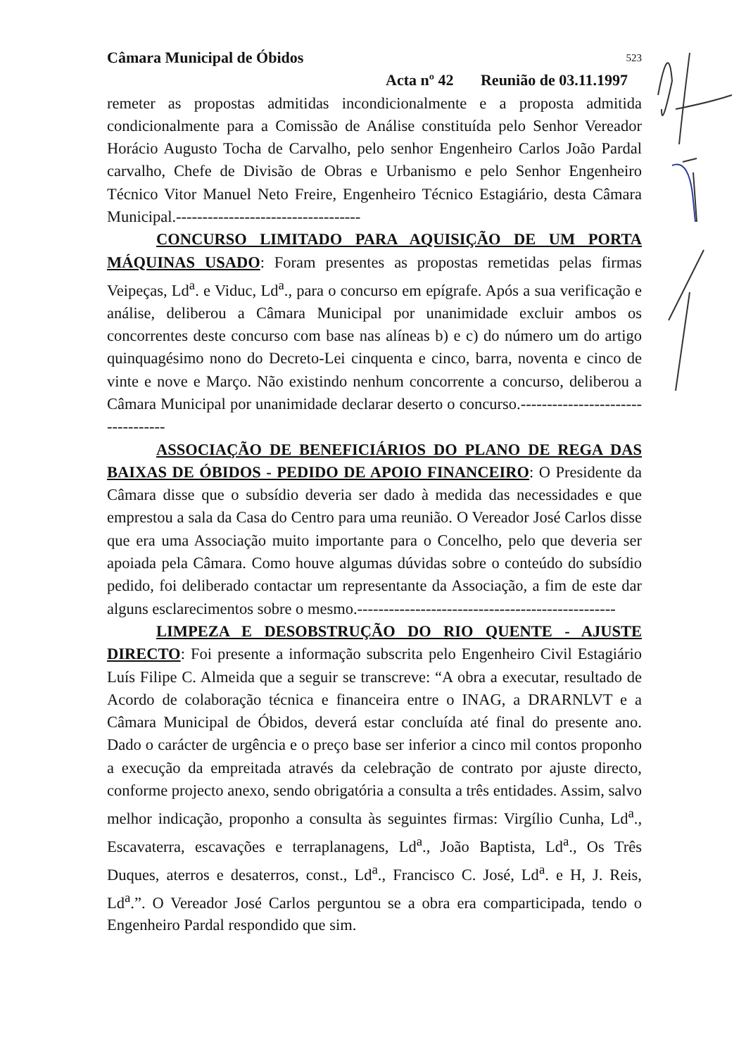Câmara Municipal de Óbidos 523
Acta nº 42 Reunião de 03.11.1997
remeter as propostas admitidas incondicionalmente e a proposta admitida condicionalmente para a Comissão de Análise constituída pelo Senhor Vereador Horácio Augusto Tocha de Carvalho, pelo senhor Engenheiro Carlos João Pardal carvalho, Chefe de Divisão de Obras e Urbanismo e pelo Senhor Engenheiro Técnico Vitor Manuel Neto Freire, Engenheiro Técnico Estagiário, desta Câmara Municipal.-----------------------------------
CONCURSO LIMITADO PARA AQUISIÇÃO DE UM PORTA MÁQUINAS USADO: Foram presentes as propostas remetidas pelas firmas Veipeças, Ld<sup>a</sup>. e Viduc, Ld<sup>a</sup>., para o concurso em epígrafe. Após a sua verificação e análise, deliberou a Câmara Municipal por unanimidade excluir ambos os concorrentes deste concurso com base nas alíneas b) e c) do número um do artigo quinquagésimo nono do Decreto-Lei cinquenta e cinco, barra, noventa e cinco de vinte e nove e Março. Não existindo nenhum concorrente a concurso, deliberou a Câmara Municipal por unanimidade declarar deserto o concurso.----------------------------------
ASSOCIAÇÃO DE BENEFICIÁRIOS DO PLANO DE REGA DAS BAIXAS DE ÓBIDOS - PEDIDO DE APOIO FINANCEIRO: O Presidente da Câmara disse que o subsídio deveria ser dado à medida das necessidades e que emprestou a sala da Casa do Centro para uma reunião. O Vereador José Carlos disse que era uma Associação muito importante para o Concelho, pelo que deveria ser apoiada pela Câmara. Como houve algumas dúvidas sobre o conteúdo do subsídio pedido, foi deliberado contactar um representante da Associação, a fim de este dar alguns esclarecimentos sobre o mesmo.-------------------------------------------------
LIMPEZA E DESOBSTRUÇÃO DO RIO QUENTE - AJUSTE DIRECTO: Foi presente a informação subscrita pelo Engenheiro Civil Estagiário Luís Filipe C. Almeida que a seguir se transcreve: “A obra a executar, resultado de Acordo de colaboração técnica e financeira entre o INAG, a DRARNLVT e a Câmara Municipal de Óbidos, deverá estar concluída até final do presente ano. Dado o carácter de urgência e o preço base ser inferior a cinco mil contos proponho a execução da empreitada através da celebração de contrato por ajuste directo, conforme projecto anexo, sendo obrigatória a consulta a três entidades. Assim, salvo melhor indicação, proponho a consulta às seguintes firmas: Virgílio Cunha, Ld<sup>a</sup>., Escavaterra, escavações e terraplanagens, Ld<sup>a</sup>., João Baptista, Ld<sup>a</sup>., Os Três Duques, aterros e desaterros, const., Ld<sup>a</sup>., Francisco C. José, Ld<sup>a</sup>. e H, J. Reis, Ld<sup>a</sup>.”. O Vereador José Carlos perguntou se a obra era comparticipada, tendo o Engenheiro Pardal respondido que sim.